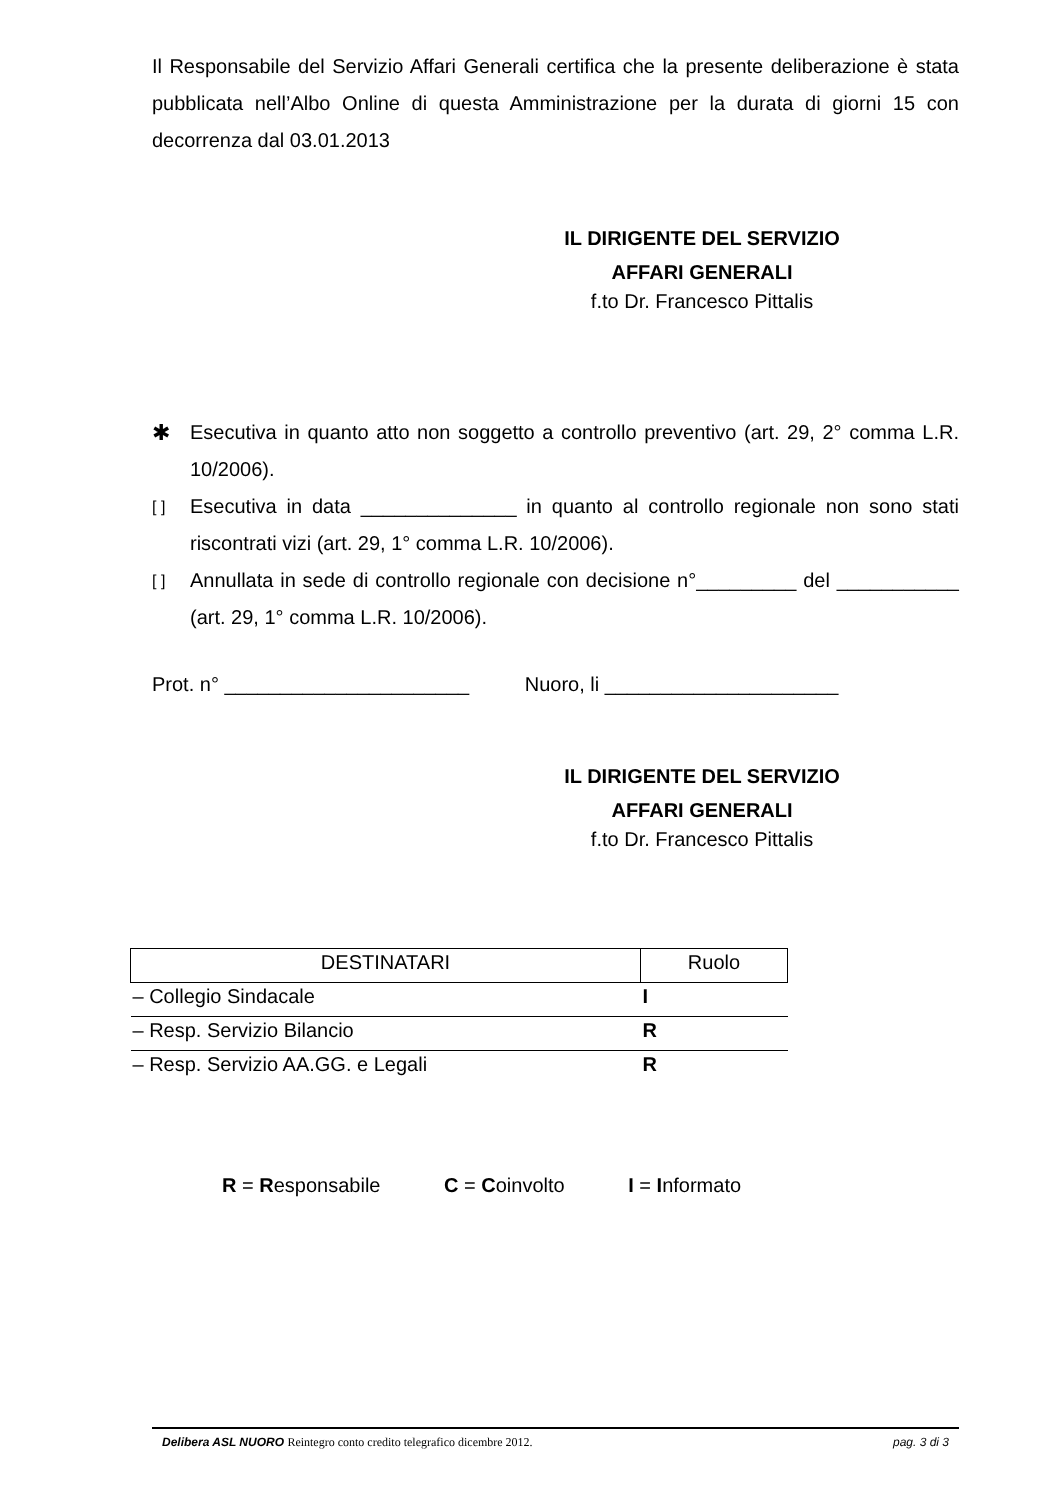Il Responsabile del Servizio Affari Generali certifica che la presente deliberazione è stata pubblicata nell’Albo Online di questa Amministrazione per la durata di giorni 15 con decorrenza dal 03.01.2013
IL DIRIGENTE DEL SERVIZIO
AFFARI GENERALI
f.to Dr. Francesco Pittalis
✱ Esecutiva in quanto atto non soggetto a controllo preventivo (art. 29, 2° comma L.R. 10/2006).
[ ] Esecutiva in data ______________ in quanto al controllo regionale non sono stati riscontrati vizi (art. 29, 1° comma L.R. 10/2006).
[ ] Annullata in sede di controllo regionale con decisione n°_________ del ___________ (art. 29, 1° comma L.R. 10/2006).
Prot. n° ______________________ Nuoro, li _____________________
IL DIRIGENTE DEL SERVIZIO
AFFARI GENERALI
f.to Dr. Francesco Pittalis
| DESTINATARI | Ruolo |
| --- | --- |
| – Collegio Sindacale | I |
| – Resp. Servizio Bilancio | R |
| – Resp. Servizio AA.GG. e Legali | R |
R = Responsabile C = Coinvolto I = Informato
Delibera ASL NUORO Reintegro conto credito telegrafico dicembre 2012. pag. 3 di 3